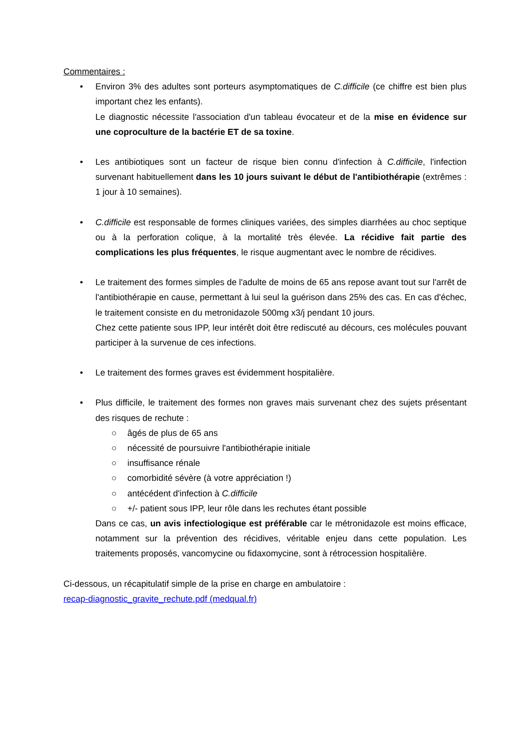Commentaires :
• Environ 3% des adultes sont porteurs asymptomatiques de C.difficile (ce chiffre est bien plus important chez les enfants).
Le diagnostic nécessite l'association d'un tableau évocateur et de la mise en évidence sur une coproculture de la bactérie ET de sa toxine.
• Les antibiotiques sont un facteur de risque bien connu d'infection à C.difficile, l'infection survenant habituellement dans les 10 jours suivant le début de l'antibiothérapie (extrêmes : 1 jour à 10 semaines).
• C.difficile est responsable de formes cliniques variées, des simples diarrhées au choc septique ou à la perforation colique, à la mortalité très élevée. La récidive fait partie des complications les plus fréquentes, le risque augmentant avec le nombre de récidives.
• Le traitement des formes simples de l'adulte de moins de 65 ans repose avant tout sur l'arrêt de l'antibiothérapie en cause, permettant à lui seul la guérison dans 25% des cas. En cas d'échec, le traitement consiste en du metronidazole 500mg x3/j pendant 10 jours.
Chez cette patiente sous IPP, leur intérêt doit être rediscuté au décours, ces molécules pouvant participer à la survenue de ces infections.
• Le traitement des formes graves est évidemment hospitalière.
• Plus difficile, le traitement des formes non graves mais survenant chez des sujets présentant des risques de rechute :
○ âgés de plus de 65 ans
○ nécessité de poursuivre l'antibiothérapie initiale
○ insuffisance rénale
○ comorbidité sévère (à votre appréciation !)
○ antécédent d'infection à C.difficile
○ +/- patient sous IPP, leur rôle dans les rechutes étant possible
Dans ce cas, un avis infectiologique est préférable car le métronidazole est moins efficace, notamment sur la prévention des récidives, véritable enjeu dans cette population. Les traitements proposés, vancomycine ou fidaxomycine, sont à rétrocession hospitalière.
Ci-dessous, un récapitulatif simple de la prise en charge en ambulatoire :
recap-diagnostic_gravite_rechute.pdf (medqual.fr)